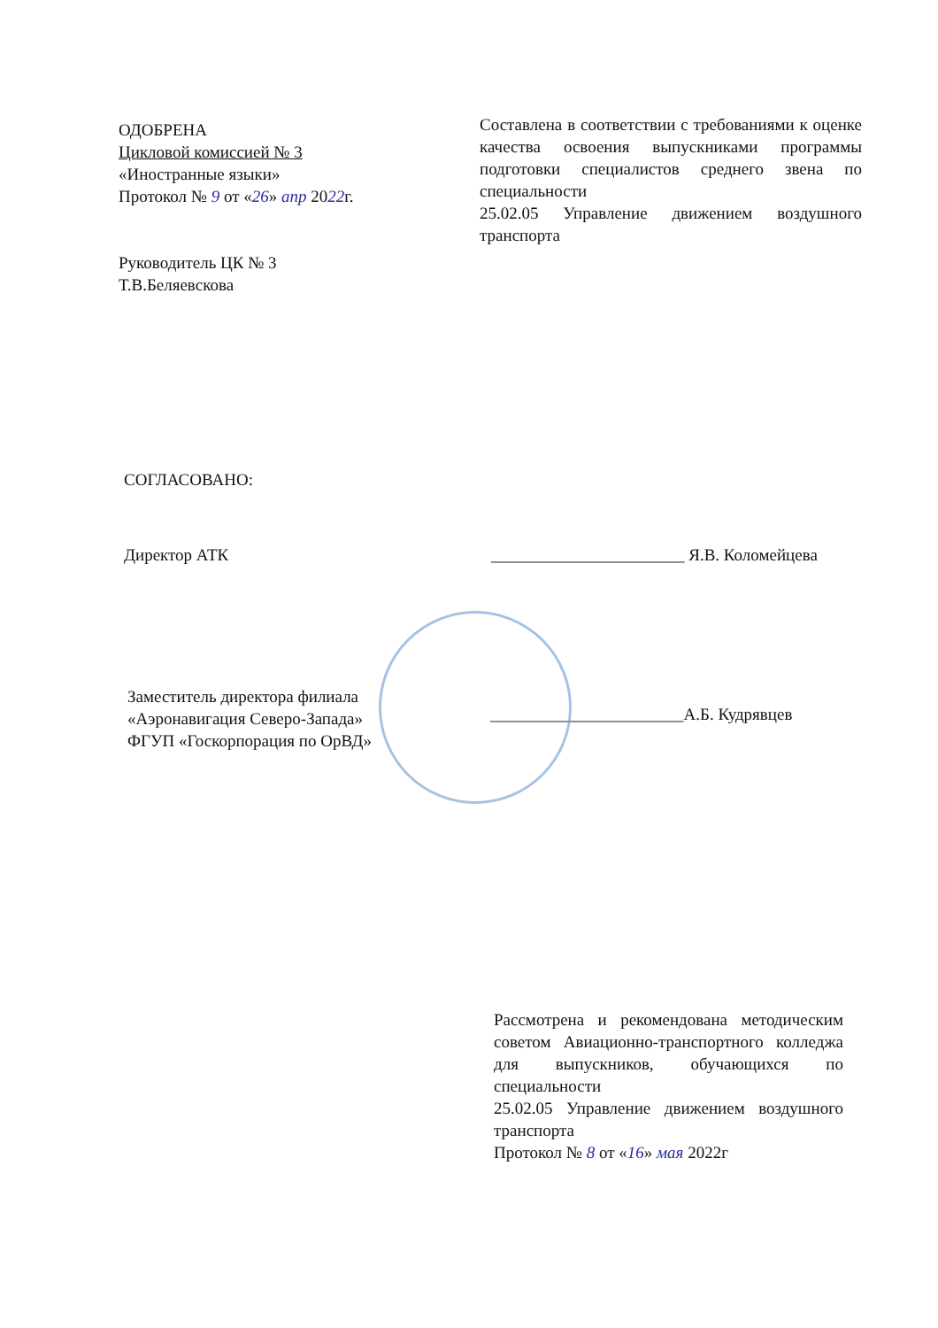ОДОБРЕНА
Цикловой комиссией № 3
«Иностранные языки»
Протокол № 9 от «26» апр 2022г.
Руководитель ЦК № 3
Т.В.Беляевскова
Составлена в соответствии с требованиями к оценке качества освоения выпускниками программы подготовки специалистов среднего звена по специальности
25.02.05 Управление движением воздушного транспорта
СОГЛАСОВАНО:
Директор АТК _______________________ Я.В. Коломейцева
Заместитель директора филиала
«Аэронавигация Северо-Запада»
ФГУП «Госкорпорация по ОрВД»
_______________________А.Б. Кудрявцев
Рассмотрена и рекомендована методическим советом Авиационно-транспортного колледжа для выпускников, обучающихся по специальности
25.02.05 Управление движением воздушного транспорта
Протокол № 8 от «16» мая 2022г